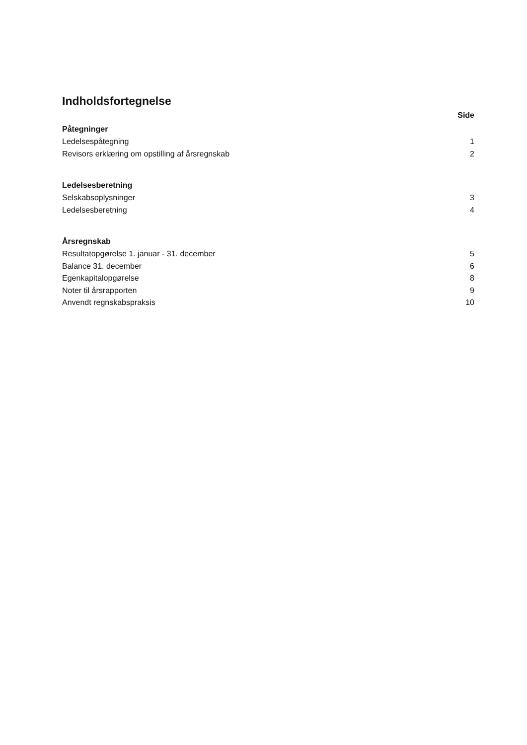Indholdsfortegnelse
Side
Påtegninger
Ledelsespåtegning 1
Revisors erklæring om opstilling af årsregnskab 2
Ledelsesberetning
Selskabsoplysninger 3
Ledelsesberetning 4
Årsregnskab
Resultatopgørelse 1. januar - 31. december 5
Balance 31. december 6
Egenkapitalopgørelse 8
Noter til årsrapporten 9
Anvendt regnskabspraksis 10